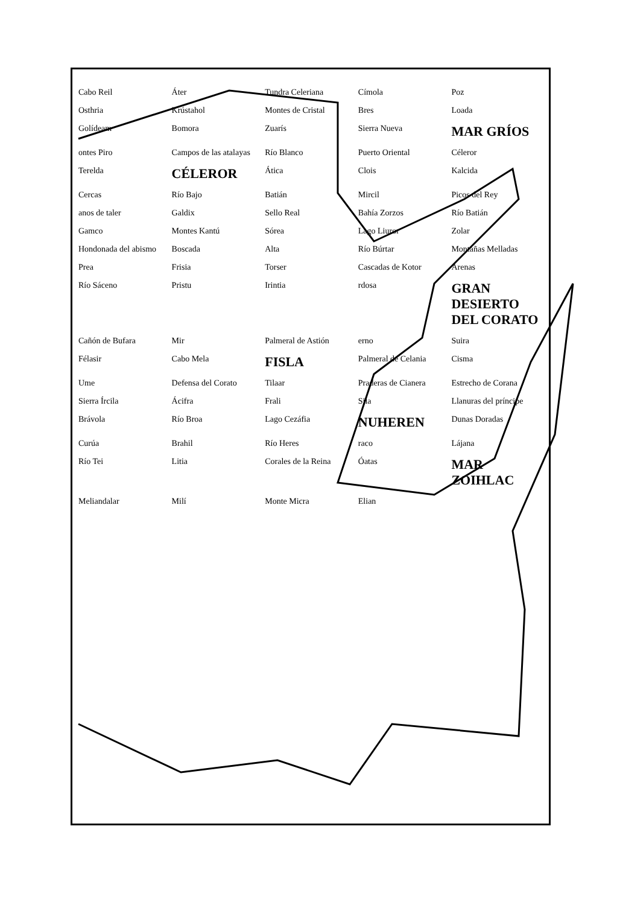Cabo Reil Áter Tundra Celeriana Címola Poz Osthria Krústahol Montes de Cristal Bres Loada Golídeam Bomora Zuarís Sierra Nueva MAR GRÍOS ontes Piro Campos de las atalayas Río Blanco Puerto Oriental Céleror Terelda CÉLEROR Ática Clois Kalcida Cercas Río Bajo Batián Mircil Picos del Rey anos de taler Galdix Sello Real Bahía Zorzos Río Batián Gamco Montes Kantú Sórea Lago Liuror Zolar Hondonada del abismo Boscada Alta Río Búrtar Montañas Melladas Prea Frisia Torser Cascadas de Kotor Arenas Río Sáceno Pristu Irintia rdosa GRAN DESIERTO DEL CORATO Cañón de Bufara Mir Palmeral de Astión erno Suira Félasir Cabo Mela FISLA Palmeral de Celania Cisma Ume Defensa del Corato Tilaar Praderas de Cianera Estrecho de Corana Sierra Írcila Ácifra Frali Sila Llanuras del príncipe Brávola Río Broa Lago Cezáfia NUHEREN Dunas Doradas Curúa Brahil Río Heres raco Lájana Río Tei Litia Corales de la Reina Óatas MAR ZOIHLAC Meliandalar Milí Monte Micra Elian